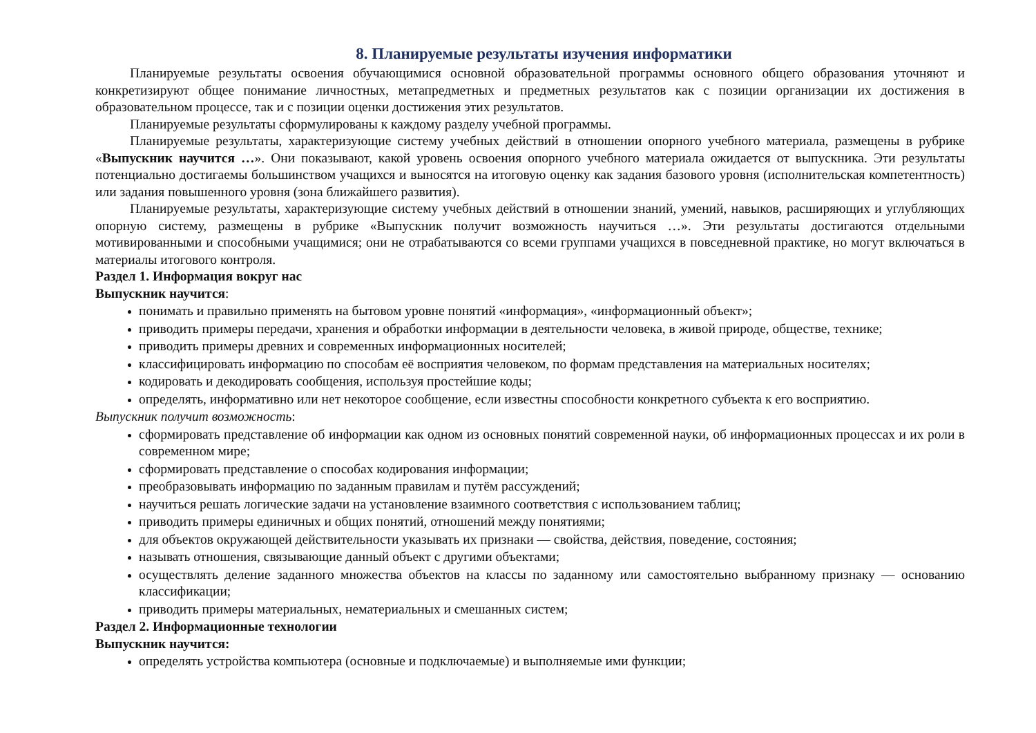8. Планируемые результаты изучения информатики
Планируемые результаты освоения обучающимися основной образовательной программы основного общего образования уточняют и конкретизируют общее понимание личностных, метапредметных и предметных результатов как с позиции организации их достижения в образовательном процессе, так и с позиции оценки достижения этих результатов.
Планируемые результаты сформулированы к каждому разделу учебной программы.
Планируемые результаты, характеризующие систему учебных действий в отношении опорного учебного материала, размещены в рубрике «Выпускник научится …». Они показывают, какой уровень освоения опорного учебного материала ожидается от выпускника. Эти результаты потенциально достигаемы большинством учащихся и выносятся на итоговую оценку как задания базового уровня (исполнительская компетентность) или задания повышенного уровня (зона ближайшего развития).
Планируемые результаты, характеризующие систему учебных действий в отношении знаний, умений, навыков, расширяющих и углубляющих опорную систему, размещены в рубрике «Выпускник получит возможность научиться …». Эти результаты достигаются отдельными мотивированными и способными учащимися; они не отрабатываются со всеми группами учащихся в повседневной практике, но могут включаться в материалы итогового контроля.
Раздел 1. Информация вокруг нас
Выпускник научится:
понимать и правильно применять на бытовом уровне понятий «информация», «информационный объект»;
приводить примеры передачи, хранения и обработки информации в деятельности человека, в живой природе, обществе, технике;
приводить примеры древних и современных информационных носителей;
классифицировать информацию по способам её восприятия человеком, по формам представления на материальных носителях;
кодировать и декодировать сообщения, используя простейшие коды;
определять, информативно или нет некоторое сообщение, если известны способности конкретного субъекта к его восприятию.
Выпускник получит возможность:
сформировать представление об информации как одном из основных понятий современной науки, об информационных процессах и их роли в современном мире;
сформировать представление о способах кодирования информации;
преобразовывать информацию по заданным правилам и путём рассуждений;
научиться решать логические задачи на установление взаимного соответствия с использованием таблиц;
приводить примеры единичных и общих понятий, отношений между понятиями;
для объектов окружающей действительности указывать их признаки — свойства, действия, поведение, состояния;
называть отношения, связывающие данный объект с другими объектами;
осуществлять деление заданного множества объектов на классы по заданному или самостоятельно выбранному признаку — основанию классификации;
приводить примеры материальных, нематериальных и смешанных систем;
Раздел 2. Информационные технологии
Выпускник научится:
определять устройства компьютера (основные и подключаемые) и выполняемые ими функции;